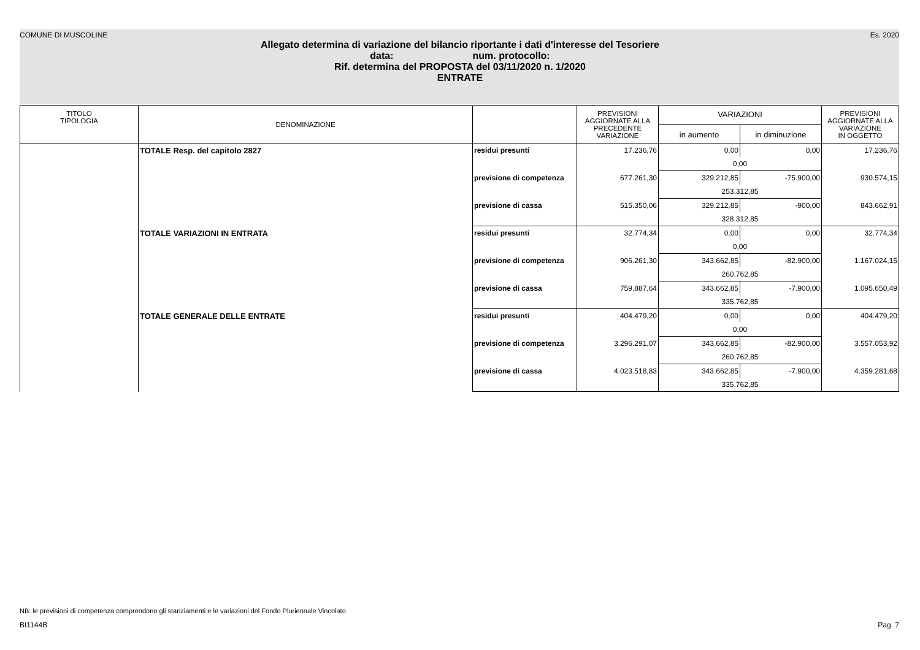COMUNE DI MUSCOLINE Es. 2020
Allegato determina di variazione del bilancio riportante i dati d'interesse del Tesoriere
data: num. protocollo:
Rif. determina del PROPOSTA del 03/11/2020 n. 1/2020
ENTRATE
| TITOLO TIPOLOGIA | DENOMINAZIONE | | PREVISIONI AGGIORNATE ALLA PRECEDENTE VARIAZIONE | VARIAZIONI | | PREVISIONI AGGIORNATE ALLA VARIAZIONE IN OGGETTO |
| --- | --- | --- | --- | --- | --- | --- |
| | | | | in aumento | in diminuzione | |
| | TOTALE Resp. del capitolo 2827 | residui presunti | 17.236,76 | 0,00 | 0,00 | 17.236,76 |
| | | | | 0,00 | | |
| | | previsione di competenza | 677.261,30 | 329.212,85 | -75.900,00 | 930.574,15 |
| | | | | 253.312,85 | | |
| | | previsione di cassa | 515.350,06 | 329.212,85 | -900,00 | 843.662,91 |
| | | | | 328.312,85 | | |
| | TOTALE VARIAZIONI IN ENTRATA | residui presunti | 32.774,34 | 0,00 | 0,00 | 32.774,34 |
| | | | | 0,00 | | |
| | | previsione di competenza | 906.261,30 | 343.662,85 | -82.900,00 | 1.167.024,15 |
| | | | | 260.762,85 | | |
| | | previsione di cassa | 759.887,64 | 343.662,85 | -7.900,00 | 1.095.650,49 |
| | | | | 335.762,85 | | |
| | TOTALE GENERALE DELLE ENTRATE | residui presunti | 404.479,20 | 0,00 | 0,00 | 404.479,20 |
| | | | | 0,00 | | |
| | | previsione di competenza | 3.296.291,07 | 343.662,85 | -82.900,00 | 3.557.053,92 |
| | | | | 260.762,85 | | |
| | | previsione di cassa | 4.023.518,83 | 343.662,85 | -7.900,00 | 4.359.281,68 |
| | | | | 335.762,85 | | |
NB: le previsioni di competenza comprendono gli stanziamenti e le variazioni del Fondo Pluriennale Vincolato
BI1144B Pag. 7